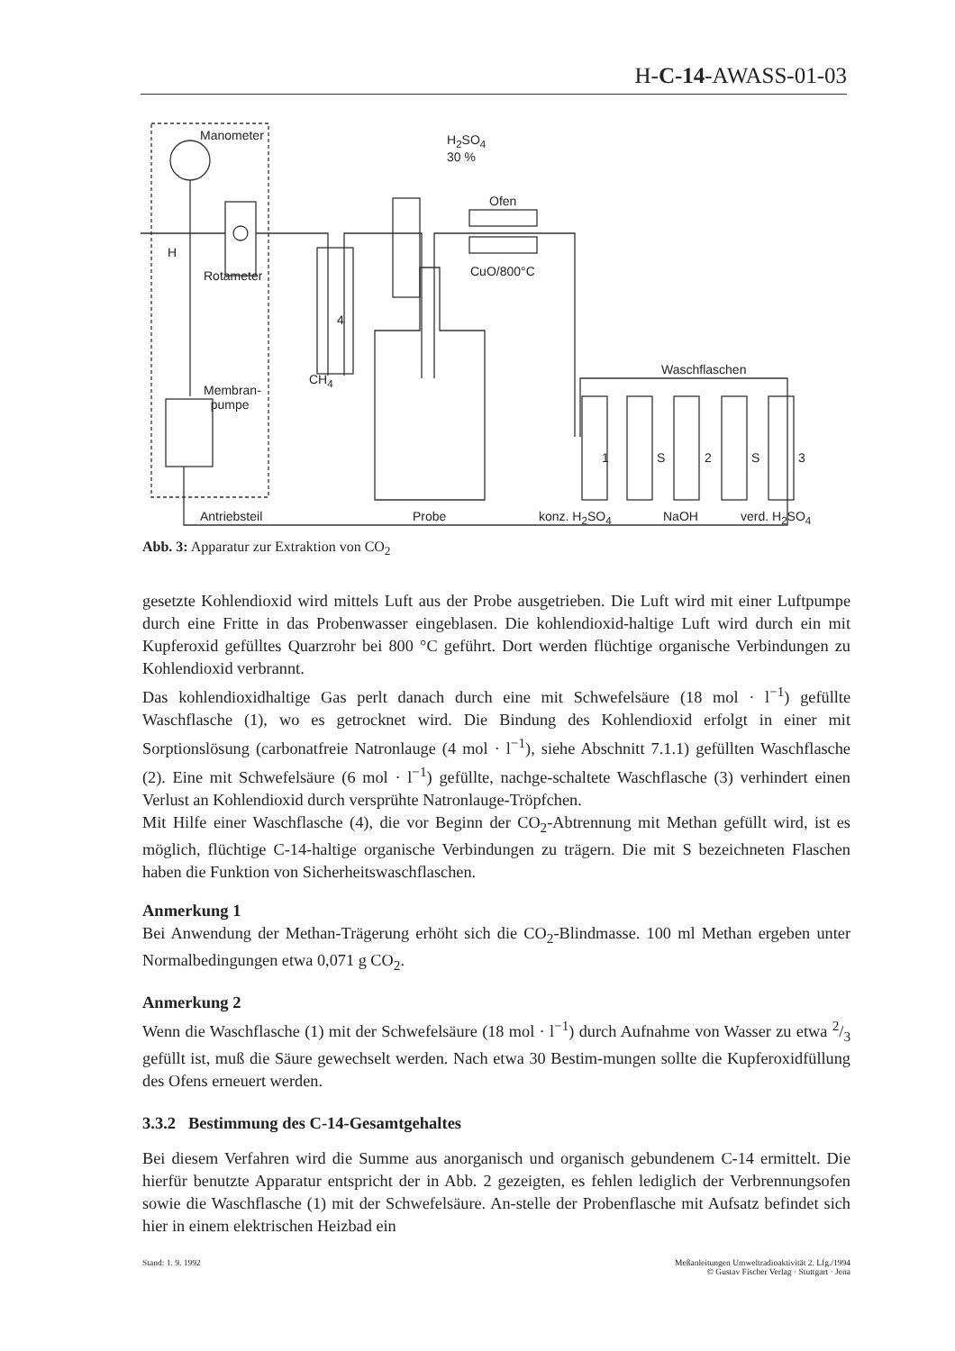H-C-14-AWASS-01-03
Manometer H<sub>2</sub>SO<sub>4</sub>
30 %
Ofen
H
Rotameter CuO/800°C
4
Waschflaschen
CH<sub>4</sub>
Membran-
pumpe
1 S 2 S 3
Antriebsteil Probe konz. H<sub>2</sub>SO<sub>4</sub> NaOH verd. H<sub>2</sub>SO<sub>4</sub>
Abb. 3: Apparatur zur Extraktion von CO<sub>2</sub>
gesetzte Kohlendioxid wird mittels Luft aus der Probe ausgetrieben. Die Luft wird mit einer Luftpumpe durch eine Fritte in das Probenwasser eingeblasen. Die kohlendioxid-haltige Luft wird durch ein mit Kupferoxid gefülltes Quarzrohr bei 800 °C geführt. Dort werden flüchtige organische Verbindungen zu Kohlendioxid verbrannt.
Das kohlendioxidhaltige Gas perlt danach durch eine mit Schwefelsäure (18 mol · l<sup>−1</sup>) gefüllte Waschflasche (1), wo es getrocknet wird. Die Bindung des Kohlendioxid erfolgt in einer mit Sorptionslösung (carbonatfreie Natronlauge (4 mol · l<sup>−1</sup>), siehe Abschnitt 7.1.1) gefüllten Waschflasche (2). Eine mit Schwefelsäure (6 mol · l<sup>−1</sup>) gefüllte, nachge-schaltete Waschflasche (3) verhindert einen Verlust an Kohlendioxid durch versprühte Natronlauge-Tröpfchen.
Mit Hilfe einer Waschflasche (4), die vor Beginn der CO<sub>2</sub>-Abtrennung mit Methan gefüllt wird, ist es möglich, flüchtige C-14-haltige organische Verbindungen zu trägern. Die mit S bezeichneten Flaschen haben die Funktion von Sicherheitswaschflaschen.
Anmerkung 1
Bei Anwendung der Methan-Trägerung erhöht sich die CO<sub>2</sub>-Blindmasse. 100 ml Methan ergeben unter Normalbedingungen etwa 0,071 g CO<sub>2</sub>.
Anmerkung 2
Wenn die Waschflasche (1) mit der Schwefelsäure (18 mol · l<sup>−1</sup>) durch Aufnahme von Wasser zu etwa 2/3 gefüllt ist, muß die Säure gewechselt werden. Nach etwa 30 Bestim-mungen sollte die Kupferoxidfüllung des Ofens erneuert werden.
3.3.2 Bestimmung des C-14-Gesamtgehaltes
Bei diesem Verfahren wird die Summe aus anorganisch und organisch gebundenem C-14 ermittelt. Die hierfür benutzte Apparatur entspricht der in Abb. 2 gezeigten, es fehlen lediglich der Verbrennungsofen sowie die Waschflasche (1) mit der Schwefelsäure. An-stelle der Probenflasche mit Aufsatz befindet sich hier in einem elektrischen Heizbad ein
Stand: 1. 9. 1992 Meßanleitungen Umweltradioaktivität 2. Lfg./1994
© Gustav Fischer Verlag · Stuttgart · Jena